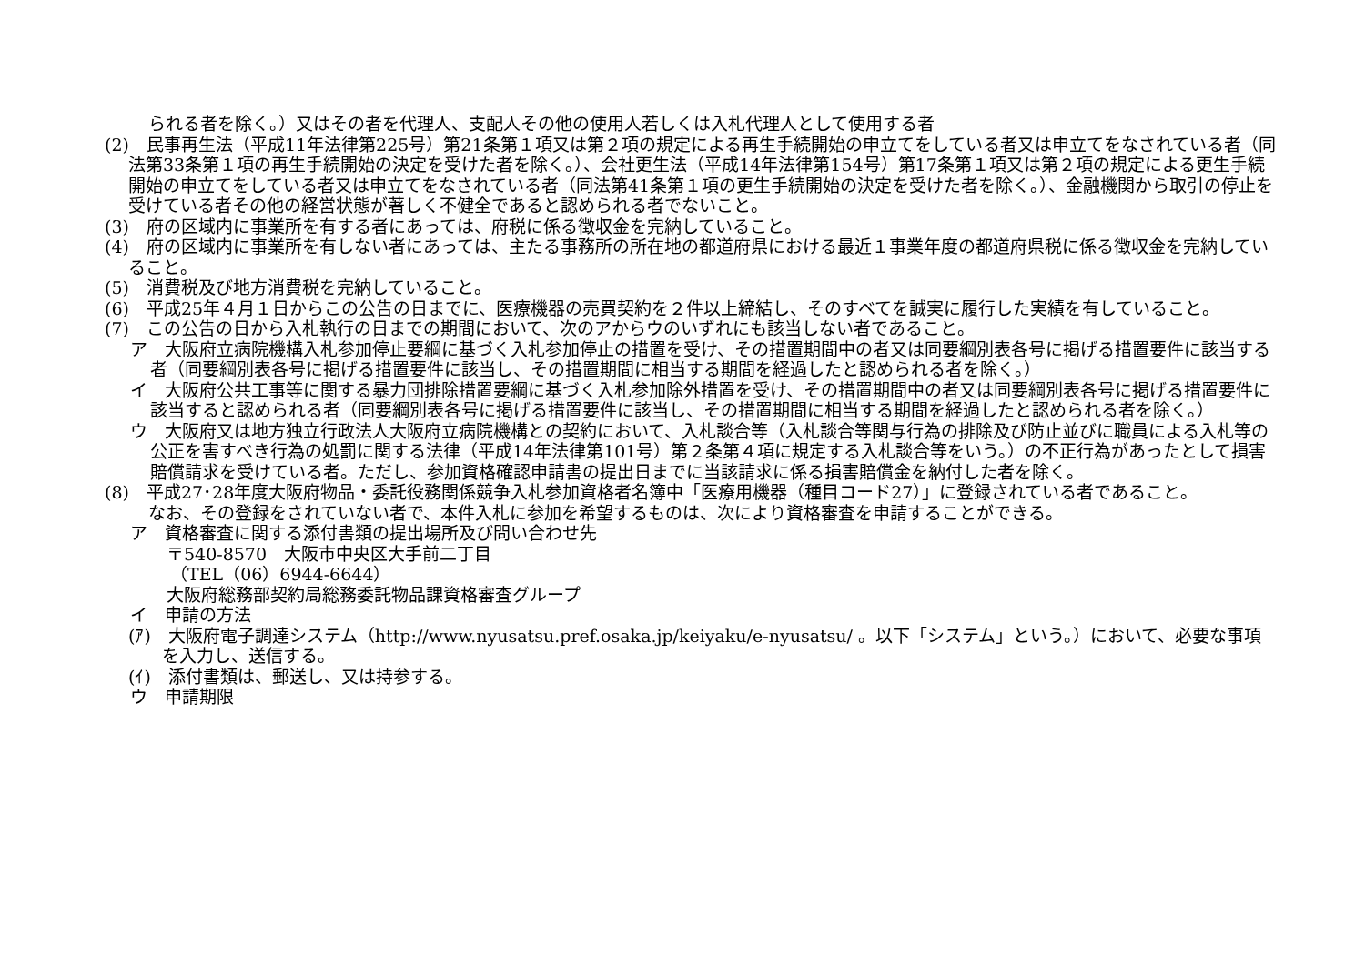られる者を除く。）又はその者を代理人、支配人その他の使用人若しくは入札代理人として使用する者
(2)　民事再生法（平成11年法律第225号）第21条第１項又は第２項の規定による再生手続開始の申立てをしている者又は申立てをなされている者（同法第33条第１項の再生手続開始の決定を受けた者を除く。）、会社更生法（平成14年法律第154号）第17条第１項又は第２項の規定による更生手続開始の申立てをしている者又は申立てをなされている者（同法第41条第１項の更生手続開始の決定を受けた者を除く。）、金融機関から取引の停止を受けている者その他の経営状態が著しく不健全であると認められる者でないこと。
(3)　府の区域内に事業所を有する者にあっては、府税に係る徴収金を完納していること。
(4)　府の区域内に事業所を有しない者にあっては、主たる事務所の所在地の都道府県における最近１事業年度の都道府県税に係る徴収金を完納していること。
(5)　消費税及び地方消費税を完納していること。
(6)　平成25年４月１日からこの公告の日までに、医療機器の売買契約を２件以上締結し、そのすべてを誠実に履行した実績を有していること。
(7)　この公告の日から入札執行の日までの期間において、次のアからウのいずれにも該当しない者であること。
ア　大阪府立病院機構入札参加停止要綱に基づく入札参加停止の措置を受け、その措置期間中の者又は同要綱別表各号に掲げる措置要件に該当する者（同要綱別表各号に掲げる措置要件に該当し、その措置期間に相当する期間を経過したと認められる者を除く。）
イ　大阪府公共工事等に関する暴力団排除措置要綱に基づく入札参加除外措置を受け、その措置期間中の者又は同要綱別表各号に掲げる措置要件に該当すると認められる者（同要綱別表各号に掲げる措置要件に該当し、その措置期間に相当する期間を経過したと認められる者を除く。）
ウ　大阪府又は地方独立行政法人大阪府立病院機構との契約において、入札談合等（入札談合等関与行為の排除及び防止並びに職員による入札等の公正を害すべき行為の処罰に関する法律（平成14年法律第101号）第２条第４項に規定する入札談合等をいう。）の不正行為があったとして損害賠償請求を受けている者。ただし、参加資格確認申請書の提出日までに当該請求に係る損害賠償金を納付した者を除く。
(8)　平成27･28年度大阪府物品・委託役務関係競争入札参加資格者名簿中「医療用機器（種目コード27）」に登録されている者であること。
なお、その登録をされていない者で、本件入札に参加を希望するものは、次により資格審査を申請することができる。
ア　資格審査に関する添付書類の提出場所及び問い合わせ先
〒540-8570　大阪市中央区大手前二丁目
（TEL（06）6944-6644）
大阪府総務部契約局総務委託物品課資格審査グループ
イ　申請の方法
(ｱ)　大阪府電子調達システム（http://www.nyusatsu.pref.osaka.jp/keiyaku/e-nyusatsu/ 。以下「システム」という。）において、必要な事項を入力し、送信する。
(ｲ)　添付書類は、郵送し、又は持参する。
ウ　申請期限